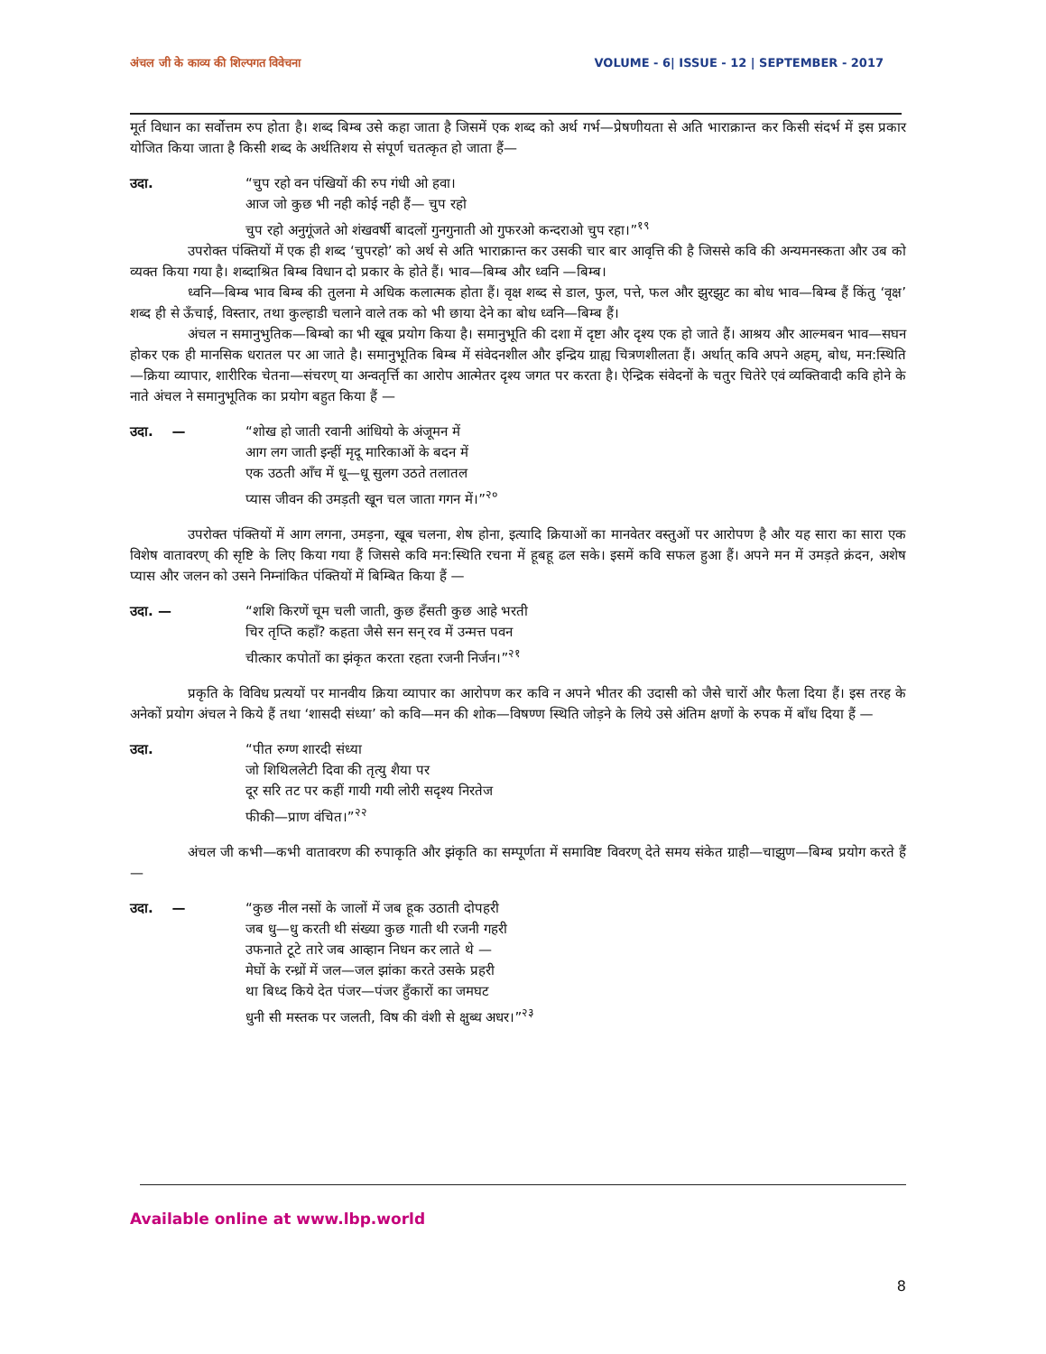अंचल जी के काव्य की शिल्पगत विवेचना VOLUME - 6| ISSUE - 12 | SEPTEMBER - 2017
मूर्त विधान का सर्वोत्तम रुप होता है। शब्द बिम्ब उसे कहा जाता है जिसमें एक शब्द को अर्थ गर्भ—प्रेषणीयता से अति भाराक्रान्त कर किसी संदर्भ में इस प्रकार योजित किया जाता है किसी शब्द के अर्थतिशय से संपूर्ण चतत्कृत हो जाता हैं—
उदा. “चुप रहो वन पंखियों की रुप गंधी ओ हवा।
आज जो कुछ भी नही कोई नही हैं— चुप रहो
चुप रहो अनुगूंजते ओ शंखवर्षी बादलों गुनगुनाती ओ गुफरओ कन्दराओ चुप रहा।”<sup>१९</sup>
उपरोक्त पंक्तियों में एक ही शब्द ‘चुपरहो’ को अर्थ से अति भाराक्रान्त कर उसकी चार बार आवृत्ति की है जिससे कवि की अन्यमनस्कता और उब को व्यक्त किया गया है। शब्दाश्रित बिम्ब विधान दो प्रकार के होते हैं। भाव—बिम्ब और ध्वनि —बिम्ब।
ध्वनि—बिम्ब भाव बिम्ब की तुलना मे अधिक कलात्मक होता हैं। वृक्ष शब्द से डाल, फुल, पत्ते, फल और झुरझुट का बोध भाव—बिम्ब हैं किंतु ‘वृक्ष’ शब्द ही से ऊँचाई, विस्तार, तथा कुल्हाडी चलाने वाले तक को भी छाया देने का बोध ध्वनि—बिम्ब हैं।
अंचल न समानुभुतिक—बिम्बो का भी खूब प्रयोग किया है। समानुभूति की दशा में दृष्टा और दृश्य एक हो जाते हैं। आश्रय और आल्मबन भाव—सघन होकर एक ही मानसिक धरातल पर आ जाते है। समानुभूतिक बिम्ब में संवेदनशील और इन्द्रिय ग्राह्य चित्रणशीलता हैं। अर्थात् कवि अपने अहम्, बोध, मन:स्थिति —क्रिया व्यापार, शारीरिक चेतना—संचरण् या अन्वतृर्त्ति का आरोप आत्मेतर दृश्य जगत पर करता है। ऐन्द्रिक संवेदनों के चतुर चितेरे एवं व्यक्तिवादी कवि होने के नाते अंचल ने समानुभूतिक का प्रयोग बहुत किया हैं —
उदा. — “शोख हो जाती रवानी आंधियो के अंजूमन में
आग लग जाती इन्हीं मृदू मारिकाओं के बदन में
एक उठती आँच में धू—धू सुलग उठते तलातल
प्यास जीवन की उमड़ती खून चल जाता गगन में।”<sup>२०</sup>
उपरोक्त पंक्तियों में आग लगना, उमड़ना, खूब चलना, शेष होना, इत्यादि क्रियाओं का मानवेतर वस्तुओं पर आरोपण है और यह सारा का सारा एक विशेष वातावरण् की सृष्टि के लिए किया गया हैं जिससे कवि मन:स्थिति रचना में हूबहू ढल सके। इसमें कवि सफल हुआ हैं। अपने मन में उमड़ते क्रंदन, अशेष प्यास और जलन को उसने निम्नांकित पंक्तियों में बिम्बित किया हैं —
उदा. — “शशि किरणें चूम चली जाती, कुछ हँसती कुछ आहे भरती
चिर तृप्ति कहाँ? कहता जैसे सन सन् रव में उन्मत्त पवन
चीत्कार कपोतों का झंकृत करता रहता रजनी निर्जन।”<sup>२१</sup>
प्रकृति के विविध प्रत्ययों पर मानवीय क्रिया व्यापार का आरोपण कर कवि न अपने भीतर की उदासी को जैसे चारों और फैला दिया हैं। इस तरह के अनेकों प्रयोग अंचल ने किये हैं तथा ‘शासदी संध्या’ को कवि—मन की शोक—विषण्ण स्थिति जोड़ने के लिये उसे अंतिम क्षणों के रुपक में बाँध दिया हैं —
उदा. “पीत रुग्ण शारदी संध्या
जो शिथिललेटी दिवा की तृत्यु शैया पर
दूर सरि तट पर कहीं गायी गयी लोरी सदृश्य निरतेज
फीकी—प्राण वंचित।”<sup>२२</sup>
अंचल जी कभी—कभी वातावरण की रुपाकृति और झंकृति का सम्पूर्णता में समाविष्ट विवरण् देते समय संकेत ग्राही—चाझुण—बिम्ब प्रयोग करते हैं—
उदा. — “कुछ नील नसों के जालों में जब हूक उठाती दोपहरी
जब धु—धु करती थी संख्या कुछ गाती थी रजनी गहरी
उफनाते टूटे तारे जब आव्हान निधन कर लाते थे —
मेघों के रन्ध्रों में जल—जल झांका करते उसके प्रहरी
था बिध्द किये देत पंजर—पंजर हुँकारों का जमघट
धुनी सी मस्तक पर जलती, विष की वंशी से क्षुब्ध अधर।”<sup>२३</sup>
Available online at www.lbp.world
8